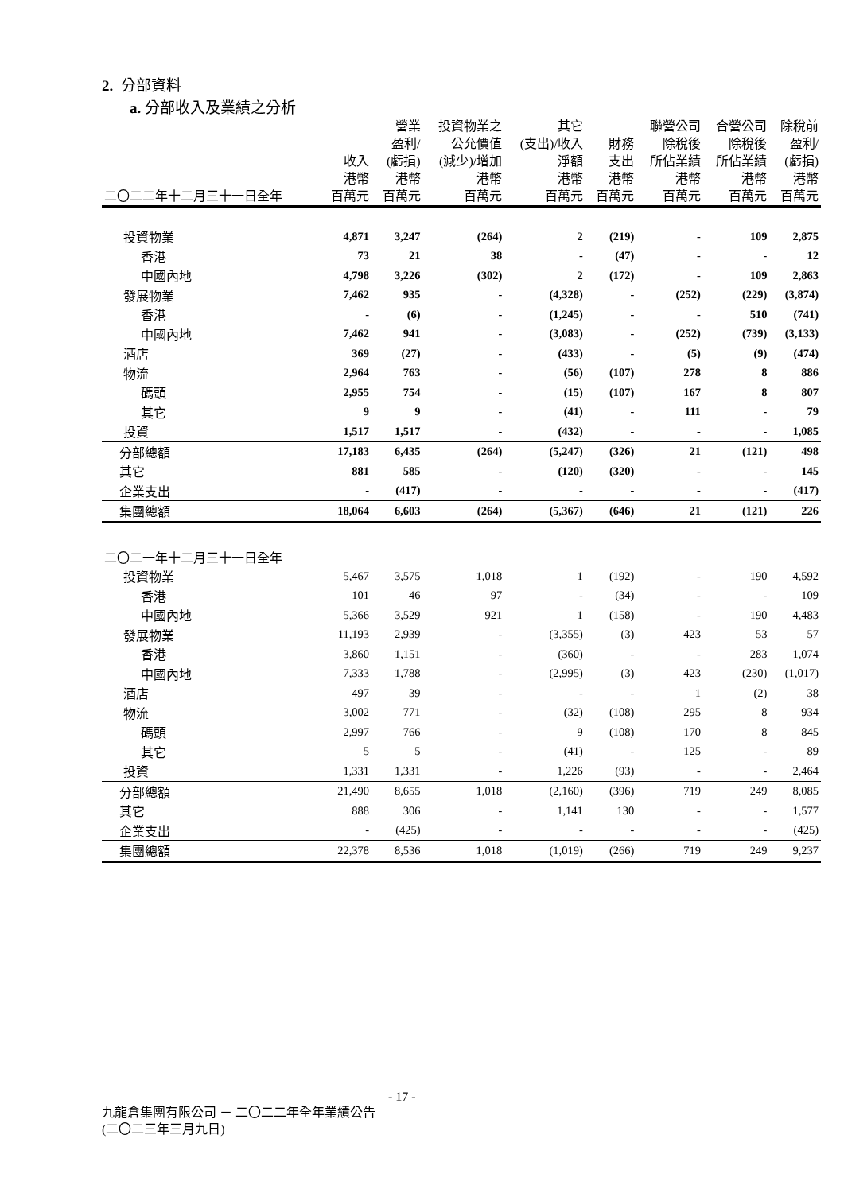2. 分部資料
a. 分部收入及業績之分析
| 二〇二二年十二月三十一日全年 | 收入 港幣 百萬元 | 營業 盈利/ (虧損) 港幣 百萬元 | 投資物業之 公允價值 (減少)/增加 港幣 百萬元 | 其它 (支出)/收入 淨額 港幣 百萬元 | 財務 支出 港幣 百萬元 | 聯營公司 除稅後 所佔業績 港幣 百萬元 | 合營公司 除稅後 所佔業績 港幣 百萬元 | 除稅前 盈利/ (虧損) 港幣 百萬元 |
| --- | --- | --- | --- | --- | --- | --- | --- | --- |
| 投資物業 | 4,871 | 3,247 | (264) | 2 | (219) | - | 109 | 2,875 |
| 香港 | 73 | 21 | 38 | - | (47) | - | - | 12 |
| 中國內地 | 4,798 | 3,226 | (302) | 2 | (172) | - | 109 | 2,863 |
| 發展物業 | 7,462 | 935 | - | (4,328) | - | (252) | (229) | (3,874) |
| 香港 | - | (6) | - | (1,245) | - | - | 510 | (741) |
| 中國內地 | 7,462 | 941 | - | (3,083) | - | (252) | (739) | (3,133) |
| 酒店 | 369 | (27) | - | (433) | - | (5) | (9) | (474) |
| 物流 | 2,964 | 763 | - | (56) | (107) | 278 | 8 | 886 |
| 碼頭 | 2,955 | 754 | - | (15) | (107) | 167 | 8 | 807 |
| 其它 | 9 | 9 | - | (41) | - | 111 | - | 79 |
| 投資 | 1,517 | 1,517 | - | (432) | - | - | - | 1,085 |
| 分部總額 | 17,183 | 6,435 | (264) | (5,247) | (326) | 21 | (121) | 498 |
| 其它 | 881 | 585 | - | (120) | (320) | - | - | 145 |
| 企業支出 | - | (417) | - | - | - | - | - | (417) |
| 集團總額 | 18,064 | 6,603 | (264) | (5,367) | (646) | 21 | (121) | 226 |
| 二〇二一年十二月三十一日全年 | | | | | | | | |
| 投資物業 | 5,467 | 3,575 | 1,018 | 1 | (192) | - | 190 | 4,592 |
| 香港 | 101 | 46 | 97 | - | (34) | - | - | 109 |
| 中國內地 | 5,366 | 3,529 | 921 | 1 | (158) | - | 190 | 4,483 |
| 發展物業 | 11,193 | 2,939 | - | (3,355) | (3) | 423 | 53 | 57 |
| 香港 | 3,860 | 1,151 | - | (360) | - | - | 283 | 1,074 |
| 中國內地 | 7,333 | 1,788 | - | (2,995) | (3) | 423 | (230) | (1,017) |
| 酒店 | 497 | 39 | - | - | - | 1 | (2) | 38 |
| 物流 | 3,002 | 771 | - | (32) | (108) | 295 | 8 | 934 |
| 碼頭 | 2,997 | 766 | - | 9 | (108) | 170 | 8 | 845 |
| 其它 | 5 | 5 | - | (41) | - | 125 | - | 89 |
| 投資 | 1,331 | 1,331 | - | 1,226 | (93) | - | - | 2,464 |
| 分部總額 | 21,490 | 8,655 | 1,018 | (2,160) | (396) | 719 | 249 | 8,085 |
| 其它 | 888 | 306 | - | 1,141 | 130 | - | - | 1,577 |
| 企業支出 | - | (425) | - | - | - | - | - | (425) |
| 集團總額 | 22,378 | 8,536 | 1,018 | (1,019) | (266) | 719 | 249 | 9,237 |
- 17 -
九龍倉集團有限公司 － 二〇二二年全年業績公告
(二〇二三年三月九日)